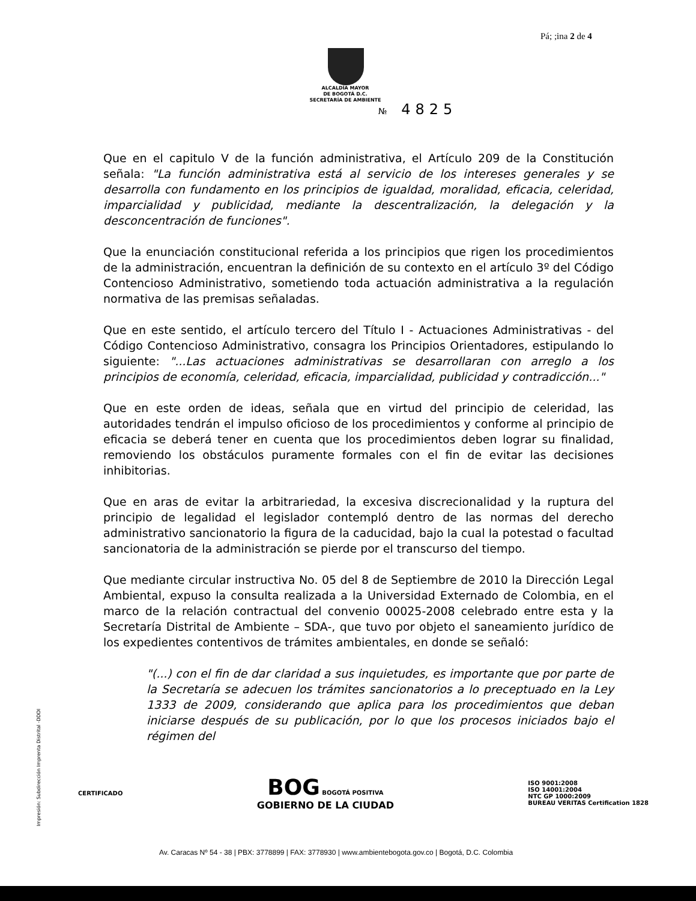Pá; ;ina 2 de 4
ALCALDÍA MAYOR
DE BOGOTÁ D.C.
SECRETARÍA DE AMBIENTE
№ 4825
Que en el capitulo V de la función administrativa, el Artículo 209 de la Constitución señala: "La función administrativa está al servicio de los intereses generales y se desarrolla con fundamento en los principios de igualdad, moralidad, eficacia, celeridad, imparcialidad y publicidad, mediante la descentralización, la delegación y la desconcentración de funciones".
Que la enunciación constitucional referida a los principios que rigen los procedimientos de la administración, encuentran la definición de su contexto en el artículo 3º del Código Contencioso Administrativo, sometiendo toda actuación administrativa a la regulación normativa de las premisas señaladas.
Que en este sentido, el artículo tercero del Título I - Actuaciones Administrativas - del Código Contencioso Administrativo, consagra los Principios Orientadores, estipulando lo siguiente: "...Las actuaciones administrativas se desarrollaran con arreglo a los principios de economía, celeridad, eficacia, imparcialidad, publicidad y contradicción..."
Que en este orden de ideas, señala que en virtud del principio de celeridad, las autoridades tendrán el impulso oficioso de los procedimientos y conforme al principio de eficacia se deberá tener en cuenta que los procedimientos deben lograr su finalidad, removiendo los obstáculos puramente formales con el fin de evitar las decisiones inhibitorias.
Que en aras de evitar la arbitrariedad, la excesiva discrecionalidad y la ruptura del principio de legalidad el legislador contempló dentro de las normas del derecho administrativo sancionatorio la figura de la caducidad, bajo la cual la potestad o facultad sancionatoria de la administración se pierde por el transcurso del tiempo.
Que mediante circular instructiva No. 05 del 8 de Septiembre de 2010 la Dirección Legal Ambiental, expuso la consulta realizada a la Universidad Externado de Colombia, en el marco de la relación contractual del convenio 00025-2008 celebrado entre esta y la Secretaría Distrital de Ambiente – SDA-, que tuvo por objeto el saneamiento jurídico de los expedientes contentivos de trámites ambientales, en donde se señaló:
"(...) con el fin de dar claridad a sus inquietudes, es importante que por parte de la Secretaría se adecuen los trámites sancionatorios a lo preceptuado en la Ley 1333 de 2009, considerando que aplica para los procedimientos que deban iniciarse después de su publicación, por lo que los procesos iniciados bajo el régimen del
Impresión: Subdirección Imprenta Distrital -DDDI
CERTIFICADO
BOG BOGOTÁ POSITIVA
GOBIERNO DE LA CIUDAD
ISO 9001:2008
ISO 14001:2004
NTC GP 1000:2009
BUREAU VERITAS Certification 1828
Av. Caracas Nº 54 - 38 | PBX: 3778899 | FAX: 3778930 | www.ambientebogota.gov.co | Bogotá, D.C. Colombia